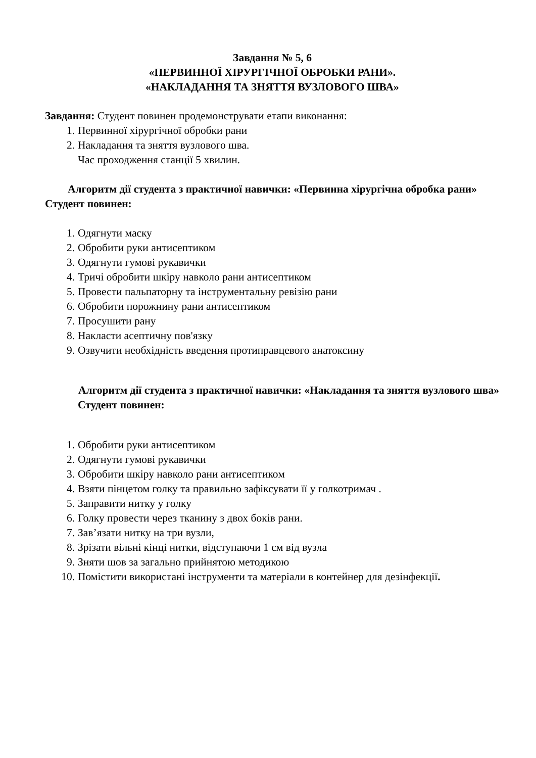Завдання № 5, 6
«ПЕРВИННОЇ ХІРУРГІЧНОЇ ОБРОБКИ РАНИ».
«НАКЛАДАННЯ ТА ЗНЯТТЯ ВУЗЛОВОГО ШВА»
Завдання: Студент повинен продемонструвати етапи виконання:
1. Первинної хірургічної обробки рани
2. Накладання та зняття вузлового шва.
Час проходження станції 5 хвилин.
Алгоритм дії студента з практичної навички: «Первинна хірургічна обробка рани»
Студент повинен:
1. Одягнути маску
2. Обробити руки антисептиком
3. Одягнути гумові рукавички
4. Тричі обробити шкіру навколо рани антисептиком
5. Провести пальпаторну та інструментальну ревізію рани
6. Обробити порожнину рани антисептиком
7. Просушити рану
8. Накласти асептичну пов'язку
9. Озвучити необхідність введення протиправцевого анатоксину
Алгоритм дії студента з практичної навички: «Накладання та зняття вузлового шва»
Студент повинен:
1. Обробити руки антисептиком
2. Одягнути гумові рукавички
3. Обробити шкіру навколо рани антисептиком
4. Взяти пінцетом голку та правильно зафіксувати її у голкотримач .
5. Заправити нитку у голку
6. Голку провести через тканину з двох боків рани.
7. Зав’язати нитку на три вузли,
8. Зрізати вільні кінці нитки, відступаючи 1 см від вузла
9. Зняти шов за загально прийнятою методикою
10. Помістити використані інструменти та матеріали в контейнер для дезінфекції.